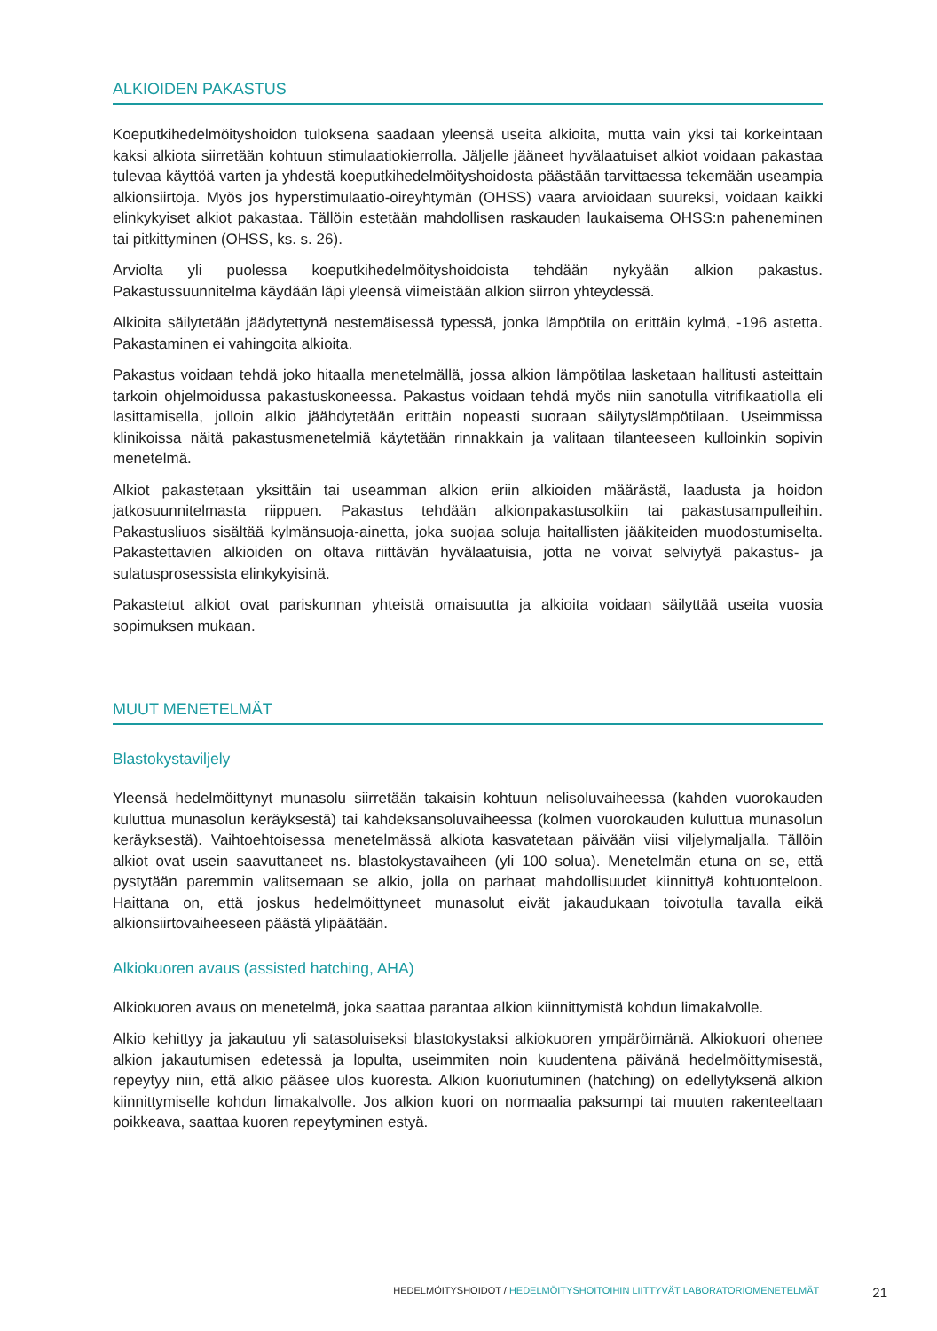ALKIOIDEN PAKASTUS
Koeputkihedelmöityshoidon tuloksena saadaan yleensä useita alkioita, mutta vain yksi tai korkeintaan kaksi alkiota siirretään kohtuun stimulaatiokierrolla. Jäljelle jääneet hyvälaatuiset alkiot voidaan pakastaa tulevaa käyttöä varten ja yhdestä koeputkihedelmöityshoidosta päästään tarvittaessa tekemään useampia alkionsiirtoja. Myös jos hyperstimulaatio-oireyhtymän (OHSS) vaara arvioidaan suureksi, voidaan kaikki elinkykyiset alkiot pakastaa. Tällöin estetään mahdollisen raskauden laukaisema OHSS:n paheneminen tai pitkittyminen (OHSS, ks. s. 26).
Arviolta yli puolessa koeputkihedelmöityshoidoista tehdään nykyään alkion pakastus. Pakastussuunnitelma käydään läpi yleensä viimeistään alkion siirron yhteydessä.
Alkioita säilytetään jäädytettynä nestemäisessä typessä, jonka lämpötila on erittäin kylmä, -196 astetta. Pakastaminen ei vahingoita alkioita.
Pakastus voidaan tehdä joko hitaalla menetelmällä, jossa alkion lämpötilaa lasketaan hallitusti asteittain tarkoin ohjelmoidussa pakastuskoneessa. Pakastus voidaan tehdä myös niin sanotulla vitrifikaatiolla eli lasittamisella, jolloin alkio jäähdytetään erittäin nopeasti suoraan säilytyslämpötilaan. Useimmissa klinikoissa näitä pakastusmenetelmiä käytetään rinnakkain ja valitaan tilanteeseen kulloinkin sopivin menetelmä.
Alkiot pakastetaan yksittäin tai useamman alkion eriin alkioiden määrästä, laadusta ja hoidon jatkosuunnitelmasta riippuen. Pakastus tehdään alkionpakastusolkiin tai pakastusampulleihin. Pakastusliuos sisältää kylmänsuoja-ainetta, joka suojaa soluja haitallisten jääkiteiden muodostumiselta. Pakastettavien alkioiden on oltava riittävän hyvälaatuisia, jotta ne voivat selviytyä pakastus- ja sulatusprosessista elinkykyisinä.
Pakastetut alkiot ovat pariskunnan yhteistä omaisuutta ja alkioita voidaan säilyttää useita vuosia sopimuksen mukaan.
MUUT MENETELMÄT
Blastokystaviljely
Yleensä hedelmöittynyt munasolu siirretään takaisin kohtuun nelisoluvaiheessa (kahden vuorokauden kuluttua munasolun keräyksestä) tai kahdeksansoluvaiheessa (kolmen vuorokauden kuluttua munasolun keräyksestä). Vaihtoehtoisessa menetelmässä alkiota kasvatetaan päivään viisi viljelymaljalla. Tällöin alkiot ovat usein saavuttaneet ns. blastokystavaiheen (yli 100 solua). Menetelmän etuna on se, että pystytään paremmin valitsemaan se alkio, jolla on parhaat mahdollisuudet kiinnittyä kohtuonteloon. Haittana on, että joskus hedelmöittyneet munasolut eivät jakaudukaan toivotulla tavalla eikä alkionsiirtovaiheeseen päästä ylipäätään.
Alkiokuoren avaus (assisted hatching, AHA)
Alkiokuoren avaus on menetelmä, joka saattaa parantaa alkion kiinnittymistä kohdun limakalvolle.
Alkio kehittyy ja jakautuu yli satasoluiseksi blastokystaksi alkiokuoren ympäröimänä. Alkiokuori ohenee alkion jakautumisen edetessä ja lopulta, useimmiten noin kuudentena päivänä hedelmöittymisestä, repeytyy niin, että alkio pääsee ulos kuoresta. Alkion kuoriutuminen (hatching) on edellytyksenä alkion kiinnittymiselle kohdun limakalvolle. Jos alkion kuori on normaalia paksumpi tai muuten rakenteeltaan poikkeava, saattaa kuoren repeytyminen estyä.
HEDELMÖITYSHOIDOT / HEDELMÖITYSHOITOIHIN LIITTYVÄT LABORATORIOMENETELMÄT 21